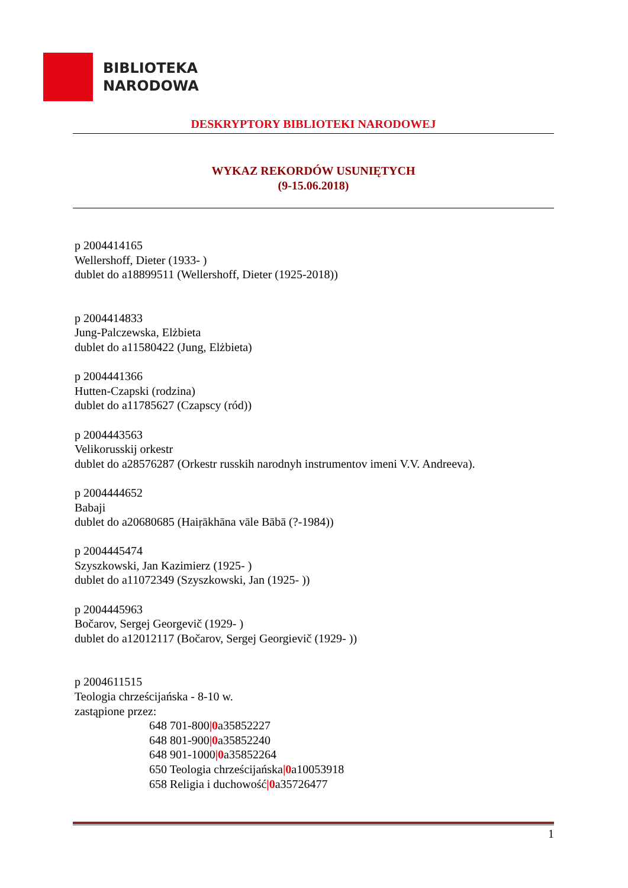BIBLIOTEKA
NARODOWA
DESKRYPTORY BIBLIOTEKI NARODOWEJ
WYKAZ REKORDÓW USUNIĘTYCH
(9-15.06.2018)
p 2004414165
Wellershoff, Dieter (1933- )
dublet do a18899511 (Wellershoff, Dieter (1925-2018))
p 2004414833
Jung-Palczewska, Elżbieta
dublet do a11580422 (Jung, Elżbieta)
p 2004441366
Hutten-Czapski (rodzina)
dublet do a11785627 (Czapscy (ród))
p 2004443563
Velikorusskij orkestr
dublet do a28576287 (Orkestr russkih narodnyh instrumentov imeni V.V. Andreeva).
p 2004444652
Babaji
dublet do a20680685 (Haiṛākhāna vāle Bābā (?-1984))
p 2004445474
Szyszkowski, Jan Kazimierz (1925- )
dublet do a11072349 (Szyszkowski, Jan (1925- ))
p 2004445963
Bočarov, Sergej Georgevič (1929- )
dublet do a12012117 (Bočarov, Sergej Georgievič (1929- ))
p 2004611515
Teologia chrześcijańska - 8-10 w.
zastąpione przez:
648 701-800|0a35852227
648 801-900|0a35852240
648 901-1000|0a35852264
650 Teologia chrześcijańska|0a10053918
658 Religia i duchowość|0a35726477
1